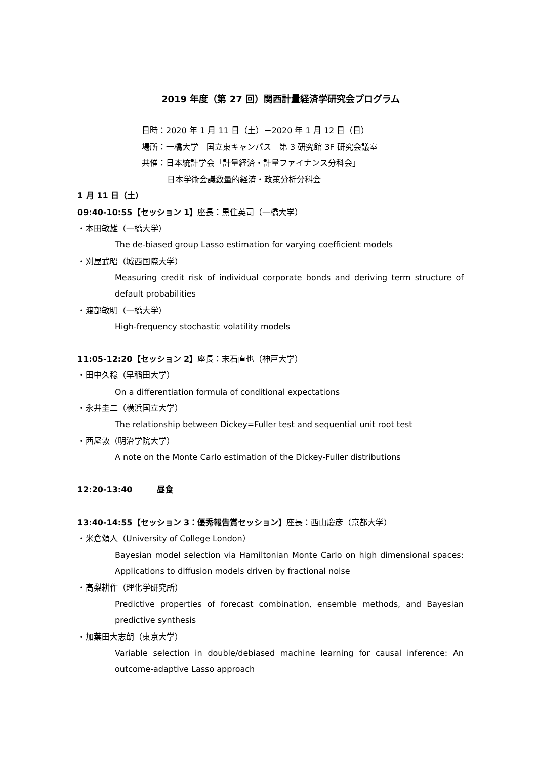2019 年度（第 27 回）関西計量経済学研究会プログラム
日時：2020 年 1 月 11 日（土）－2020 年 1 月 12 日（日）
場所：一橋大学　国立東キャンパス　第 3 研究館 3F 研究会議室
共催：日本統計学会「計量経済・計量ファイナンス分科会」
日本学術会議数量的経済・政策分析分科会
1 月 11 日（土）
09:40-10:55【セッション 1】座長：黒住英司（一橋大学）
・本田敏雄（一橋大学）
The de-biased group Lasso estimation for varying coefficient models
・刈屋武昭（城西国際大学）
Measuring credit risk of individual corporate bonds and deriving term structure of default probabilities
・渡部敏明（一橋大学）
High-frequency stochastic volatility models
11:05-12:20【セッション 2】座長：末石直也（神戸大学）
・田中久稔（早稲田大学）
On a differentiation formula of conditional expectations
・永井圭二（横浜国立大学）
The relationship between Dickey=Fuller test and sequential unit root test
・西尾敦（明治学院大学）
A note on the Monte Carlo estimation of the Dickey-Fuller distributions
12:20-13:40　　　昼食
13:40-14:55【セッション 3：優秀報告賞セッション】座長：西山慶彦（京都大学）
・米倉頌人（University of College London）
Bayesian model selection via Hamiltonian Monte Carlo on high dimensional spaces: Applications to diffusion models driven by fractional noise
・高梨耕作（理化学研究所）
Predictive properties of forecast combination, ensemble methods, and Bayesian predictive synthesis
・加葉田大志朗（東京大学）
Variable selection in double/debiased machine learning for causal inference: An outcome-adaptive Lasso approach